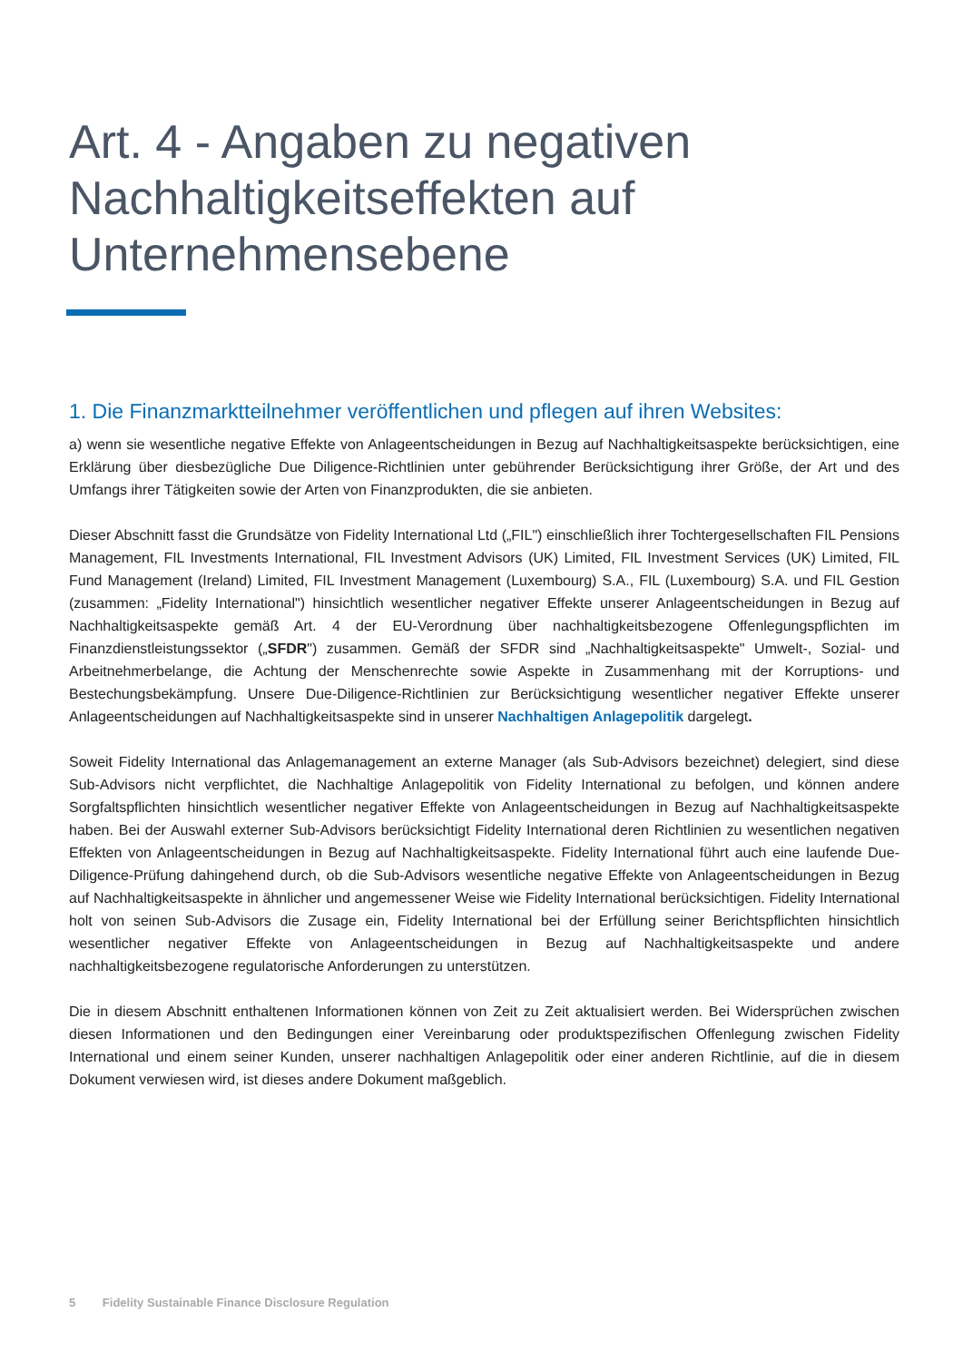Art. 4 - Angaben zu negativen Nachhaltigkeitseffekten auf Unternehmensebene
1. Die Finanzmarktteilnehmer veröffentlichen und pflegen auf ihren Websites:
a) wenn sie wesentliche negative Effekte von Anlageentscheidungen in Bezug auf Nachhaltigkeitsaspekte berücksichtigen, eine Erklärung über diesbezügliche Due Diligence-Richtlinien unter gebührender Berücksichtigung ihrer Größe, der Art und des Umfangs ihrer Tätigkeiten sowie der Arten von Finanzprodukten, die sie anbieten.
Dieser Abschnitt fasst die Grundsätze von Fidelity International Ltd („FIL") einschließlich ihrer Tochtergesellschaften FIL Pensions Management, FIL Investments International, FIL Investment Advisors (UK) Limited, FIL Investment Services (UK) Limited, FIL Fund Management (Ireland) Limited, FIL Investment Management (Luxembourg) S.A., FIL (Luxembourg) S.A. und FIL Gestion (zusammen: „Fidelity International") hinsichtlich wesentlicher negativer Effekte unserer Anlageentscheidungen in Bezug auf Nachhaltigkeitsaspekte gemäß Art. 4 der EU-Verordnung über nachhaltigkeitsbezogene Offenlegungspflichten im Finanzdienstleistungssektor („SFDR") zusammen. Gemäß der SFDR sind „Nachhaltigkeitsaspekte" Umwelt-, Sozial- und Arbeitnehmerbelange, die Achtung der Menschenrechte sowie Aspekte in Zusammenhang mit der Korruptions- und Bestechungsbekämpfung. Unsere Due-Diligence-Richtlinien zur Berücksichtigung wesentlicher negativer Effekte unserer Anlageentscheidungen auf Nachhaltigkeitsaspekte sind in unserer Nachhaltigen Anlagepolitik dargelegt.
Soweit Fidelity International das Anlagemanagement an externe Manager (als Sub-Advisors bezeichnet) delegiert, sind diese Sub-Advisors nicht verpflichtet, die Nachhaltige Anlagepolitik von Fidelity International zu befolgen, und können andere Sorgfaltspflichten hinsichtlich wesentlicher negativer Effekte von Anlageentscheidungen in Bezug auf Nachhaltigkeitsaspekte haben. Bei der Auswahl externer Sub-Advisors berücksichtigt Fidelity International deren Richtlinien zu wesentlichen negativen Effekten von Anlageentscheidungen in Bezug auf Nachhaltigkeitsaspekte. Fidelity International führt auch eine laufende Due-Diligence-Prüfung dahingehend durch, ob die Sub-Advisors wesentliche negative Effekte von Anlageentscheidungen in Bezug auf Nachhaltigkeitsaspekte in ähnlicher und angemessener Weise wie Fidelity International berücksichtigen. Fidelity International holt von seinen Sub-Advisors die Zusage ein, Fidelity International bei der Erfüllung seiner Berichtspflichten hinsichtlich wesentlicher negativer Effekte von Anlageentscheidungen in Bezug auf Nachhaltigkeitsaspekte und andere nachhaltigkeitsbezogene regulatorische Anforderungen zu unterstützen.
Die in diesem Abschnitt enthaltenen Informationen können von Zeit zu Zeit aktualisiert werden. Bei Widersprüchen zwischen diesen Informationen und den Bedingungen einer Vereinbarung oder produktspezifischen Offenlegung zwischen Fidelity International und einem seiner Kunden, unserer nachhaltigen Anlagepolitik oder einer anderen Richtlinie, auf die in diesem Dokument verwiesen wird, ist dieses andere Dokument maßgeblich.
5 Fidelity Sustainable Finance Disclosure Regulation